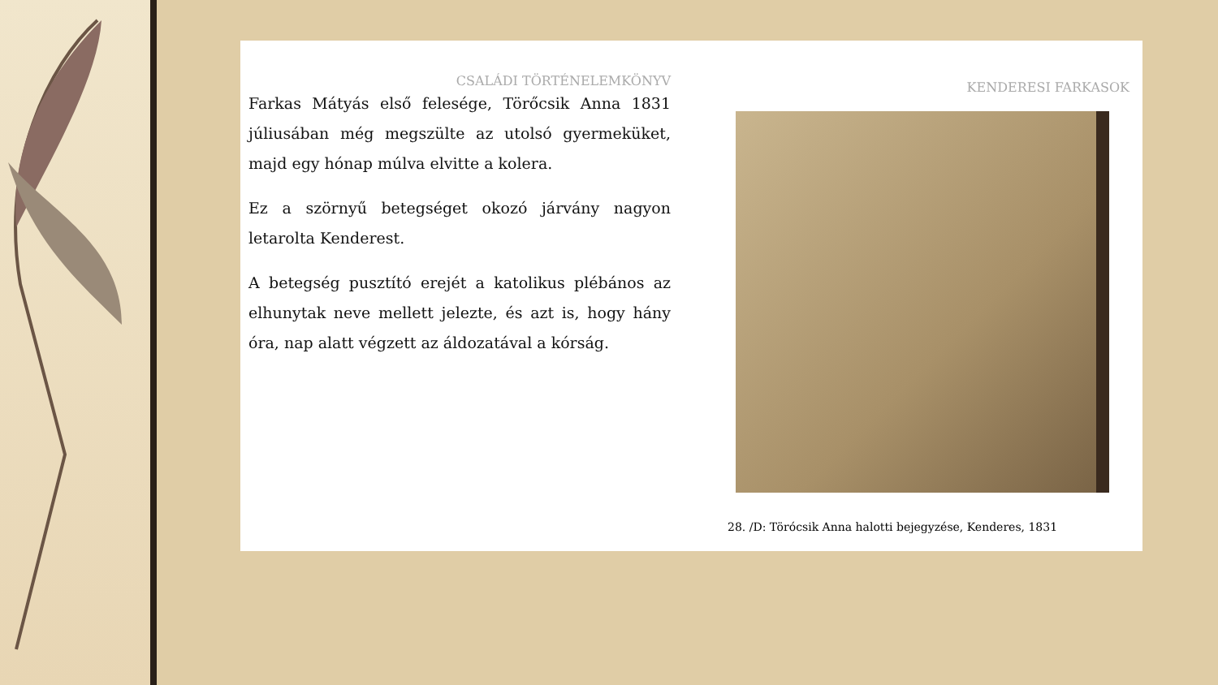CSALÁDI TÖRTÉNELEMKÖNYV
Farkas Mátyás első felesége, Törőcsik Anna 1831 júliusában még megszülte az utolsó gyermeküket, majd egy hónap múlva elvitte a kolera.
Ez a szörnyű betegséget okozó járvány nagyon letarolta Kenderest.
A betegség pusztító erejét a katolikus plébános az elhunytak neve mellett jelezte, és azt is, hogy hány óra, nap alatt végzett az áldozatával a kórság.
KENDERESI FARKASOK
28. /D: Törócsik Anna halotti bejegyzése, Kenderes, 1831